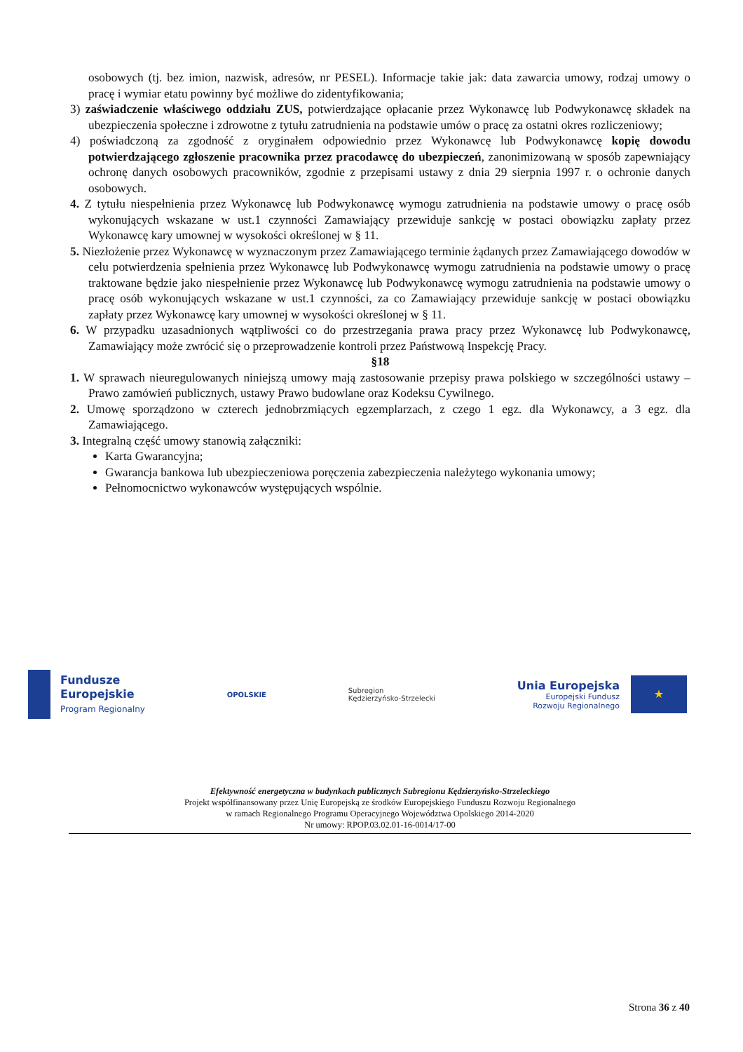osobowych (tj. bez imion, nazwisk, adresów, nr PESEL). Informacje takie jak: data zawarcia umowy, rodzaj umowy o pracę i wymiar etatu powinny być możliwe do zidentyfikowania;
3) zaświadczenie właściwego oddziału ZUS, potwierdzające opłacanie przez Wykonawcę lub Podwykonawcę składek na ubezpieczenia społeczne i zdrowotne z tytułu zatrudnienia na podstawie umów o pracę za ostatni okres rozliczeniowy;
4) poświadczoną za zgodność z oryginałem odpowiednio przez Wykonawcę lub Podwykonawcę kopię dowodu potwierdzającego zgłoszenie pracownika przez pracodawcę do ubezpieczeń, zanonimizowaną w sposób zapewniający ochronę danych osobowych pracowników, zgodnie z przepisami ustawy z dnia 29 sierpnia 1997 r. o ochronie danych osobowych.
4. Z tytułu niespełnienia przez Wykonawcę lub Podwykonawcę wymogu zatrudnienia na podstawie umowy o pracę osób wykonujących wskazane w ust.1 czynności Zamawiający przewiduje sankcję w postaci obowiązku zapłaty przez Wykonawcę kary umownej w wysokości określonej w § 11.
5. Niezłożenie przez Wykonawcę w wyznaczonym przez Zamawiającego terminie żądanych przez Zamawiającego dowodów w celu potwierdzenia spełnienia przez Wykonawcę lub Podwykonawcę wymogu zatrudnienia na podstawie umowy o pracę traktowane będzie jako niespełnienie przez Wykonawcę lub Podwykonawcę wymogu zatrudnienia na podstawie umowy o pracę osób wykonujących wskazane w ust.1 czynności, za co Zamawiający przewiduje sankcję w postaci obowiązku zapłaty przez Wykonawcę kary umownej w wysokości określonej w § 11.
6. W przypadku uzasadnionych wątpliwości co do przestrzegania prawa pracy przez Wykonawcę lub Podwykonawcę, Zamawiający może zwrócić się o przeprowadzenie kontroli przez Państwową Inspekcję Pracy.
§18
1. W sprawach nieuregulowanych niniejszą umowy mają zastosowanie przepisy prawa polskiego w szczególności ustawy – Prawo zamówień publicznych, ustawy Prawo budowlane oraz Kodeksu Cywilnego.
2. Umowę sporządzono w czterech jednobrzmiących egzemplarzach, z czego 1 egz. dla Wykonawcy, a 3 egz. dla Zamawiającego.
3. Integralną część umowy stanowią załączniki:
Karta Gwarancyjna;
Gwarancja bankowa lub ubezpieczeniowa poręczenia zabezpieczenia należytego wykonania umowy;
Pełnomocnictwo wykonawców występujących wspólnie.
Fundusze
Europejskie
Program Regionalny
OPOLSKIE
Subregion
Kędzierzyńsko-Strzelecki
Unia Europejska
Europejski Fundusz
Rozwoju Regionalnego
★
Efektywność energetyczna w budynkach publicznych Subregionu Kędzierzyńsko-Strzeleckiego
Projekt współfinansowany przez Unię Europejską ze środków Europejskiego Funduszu Rozwoju Regionalnego
w ramach Regionalnego Programu Operacyjnego Województwa Opolskiego 2014-2020
Nr umowy: RPOP.03.02.01-16-0014/17-00
Strona 36 z 40